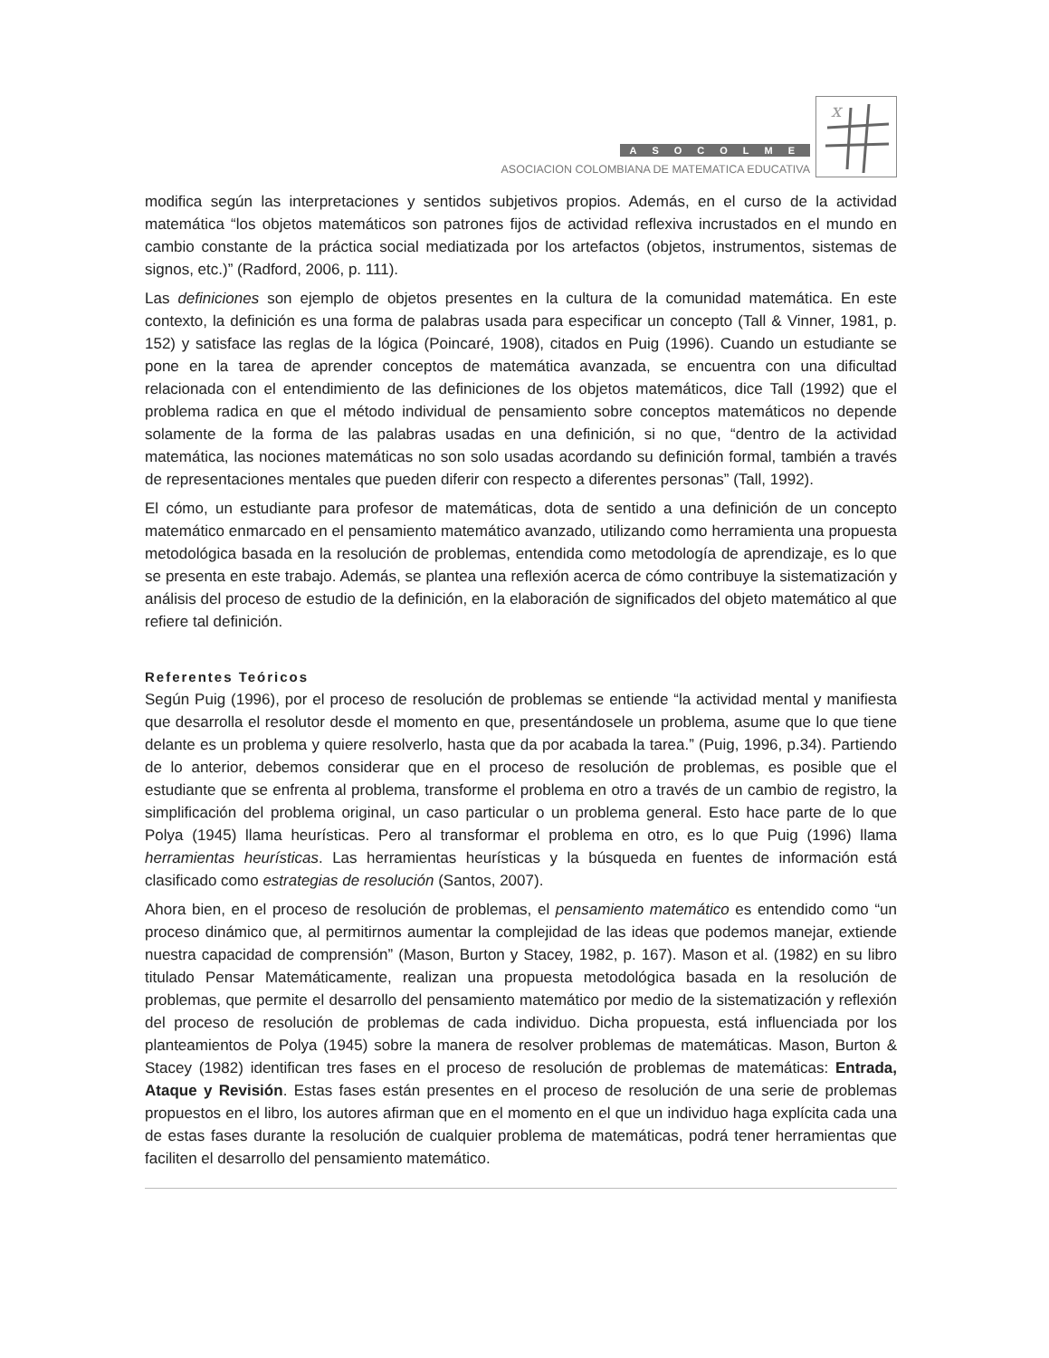ASOCOLME
ASOCIACION COLOMBIANA DE MATEMATICA EDUCATIVA
x
modifica según las interpretaciones y sentidos subjetivos propios. Además, en el curso de la actividad matemática “los objetos matemáticos son patrones fijos de actividad reflexiva incrustados en el mundo en cambio constante de la práctica social mediatizada por los artefactos (objetos, instrumentos, sistemas de signos, etc.)” (Radford, 2006, p. 111).
Las definiciones son ejemplo de objetos presentes en la cultura de la comunidad matemática. En este contexto, la definición es una forma de palabras usada para especificar un concepto (Tall & Vinner, 1981, p. 152) y satisface las reglas de la lógica (Poincaré, 1908), citados en Puig (1996). Cuando un estudiante se pone en la tarea de aprender conceptos de matemática avanzada, se encuentra con una dificultad relacionada con el entendimiento de las definiciones de los objetos matemáticos, dice Tall (1992) que el problema radica en que el método individual de pensamiento sobre conceptos matemáticos no depende solamente de la forma de las palabras usadas en una definición, si no que, “dentro de la actividad matemática, las nociones matemáticas no son solo usadas acordando su definición formal, también a través de representaciones mentales que pueden diferir con respecto a diferentes personas” (Tall, 1992).
El cómo, un estudiante para profesor de matemáticas, dota de sentido a una definición de un concepto matemático enmarcado en el pensamiento matemático avanzado, utilizando como herramienta una propuesta metodológica basada en la resolución de problemas, entendida como metodología de aprendizaje, es lo que se presenta en este trabajo. Además, se plantea una reflexión acerca de cómo contribuye la sistematización y análisis del proceso de estudio de la definición, en la elaboración de significados del objeto matemático al que refiere tal definición.
Referentes Teóricos
Según Puig (1996), por el proceso de resolución de problemas se entiende “la actividad mental y manifiesta que desarrolla el resolutor desde el momento en que, presentándosele un problema, asume que lo que tiene delante es un problema y quiere resolverlo, hasta que da por acabada la tarea.” (Puig, 1996, p.34). Partiendo de lo anterior, debemos considerar que en el proceso de resolución de problemas, es posible que el estudiante que se enfrenta al problema, transforme el problema en otro a través de un cambio de registro, la simplificación del problema original, un caso particular o un problema general. Esto hace parte de lo que Polya (1945) llama heurísticas. Pero al transformar el problema en otro, es lo que Puig (1996) llama herramientas heurísticas. Las herramientas heurísticas y la búsqueda en fuentes de información está clasificado como estrategias de resolución (Santos, 2007).
Ahora bien, en el proceso de resolución de problemas, el pensamiento matemático es entendido como “un proceso dinámico que, al permitirnos aumentar la complejidad de las ideas que podemos manejar, extiende nuestra capacidad de comprensión” (Mason, Burton y Stacey, 1982, p. 167). Mason et al. (1982) en su libro titulado Pensar Matemáticamente, realizan una propuesta metodológica basada en la resolución de problemas, que permite el desarrollo del pensamiento matemático por medio de la sistematización y reflexión del proceso de resolución de problemas de cada individuo. Dicha propuesta, está influenciada por los planteamientos de Polya (1945) sobre la manera de resolver problemas de matemáticas. Mason, Burton & Stacey (1982) identifican tres fases en el proceso de resolución de problemas de matemáticas: Entrada, Ataque y Revisión. Estas fases están presentes en el proceso de resolución de una serie de problemas propuestos en el libro, los autores afirman que en el momento en el que un individuo haga explícita cada una de estas fases durante la resolución de cualquier problema de matemáticas, podrá tener herramientas que faciliten el desarrollo del pensamiento matemático.